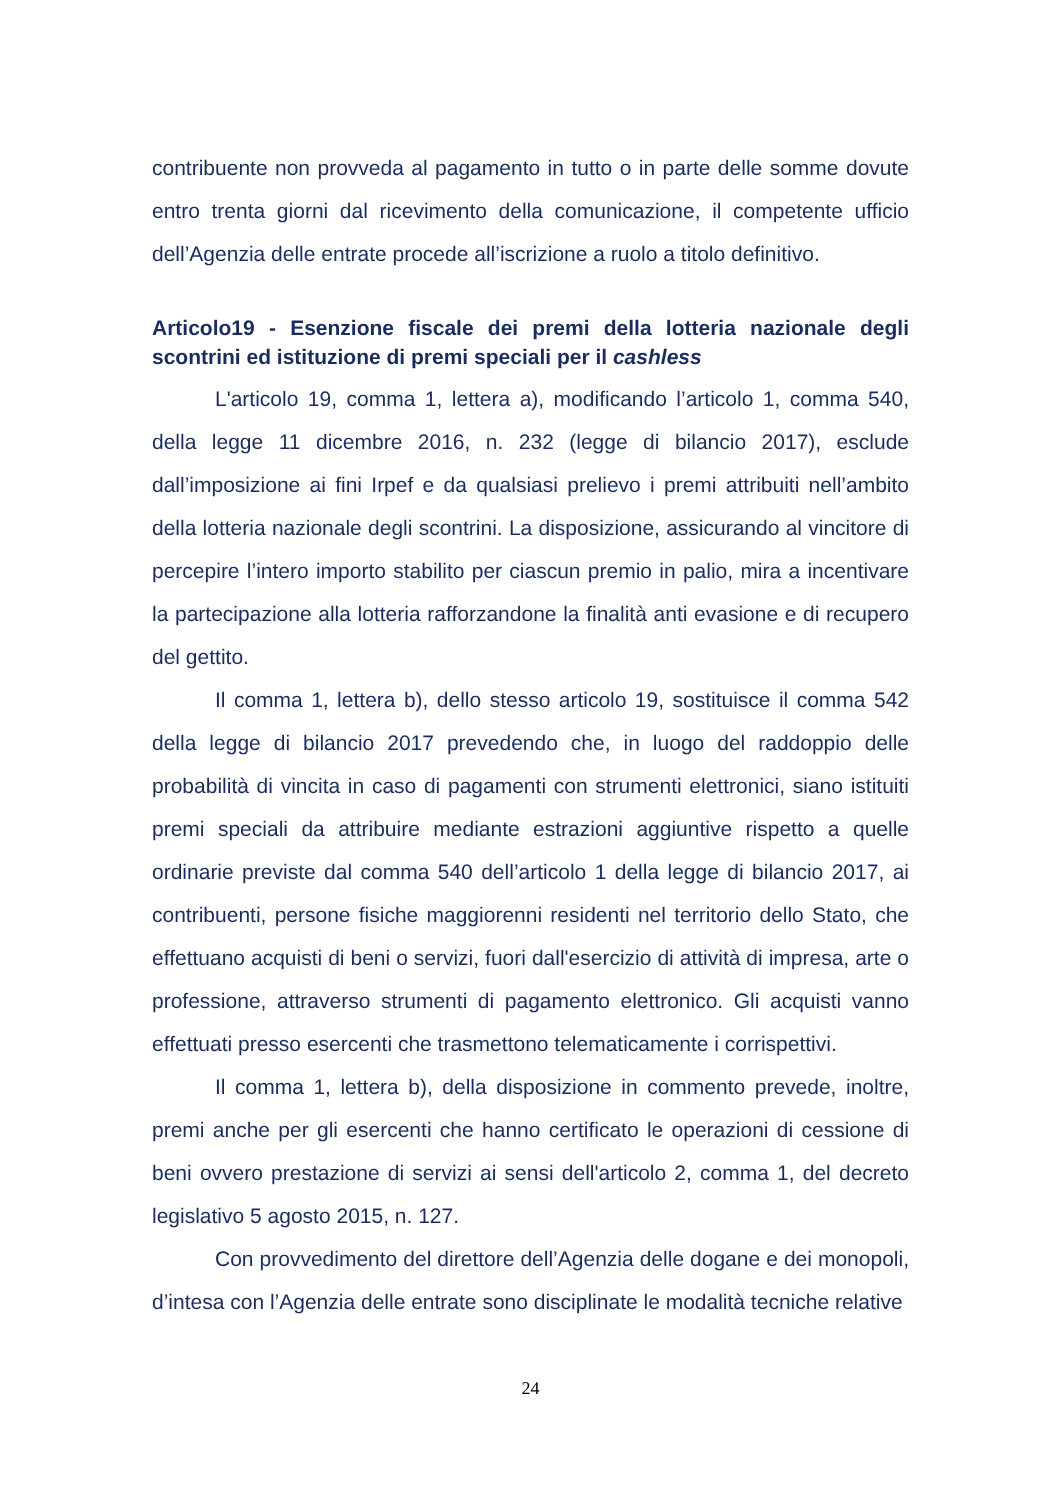contribuente non provveda al pagamento in tutto o in parte delle somme dovute entro trenta giorni dal ricevimento della comunicazione, il competente ufficio dell’Agenzia delle entrate procede all’iscrizione a ruolo a titolo definitivo.
Articolo19 - Esenzione fiscale dei premi della lotteria nazionale degli scontrini ed istituzione di premi speciali per il cashless
L'articolo 19, comma 1, lettera a), modificando l’articolo 1, comma 540, della legge 11 dicembre 2016, n. 232 (legge di bilancio 2017), esclude dall’imposizione ai fini Irpef e da qualsiasi prelievo i premi attribuiti nell’ambito della lotteria nazionale degli scontrini. La disposizione, assicurando al vincitore di percepire l’intero importo stabilito per ciascun premio in palio, mira a incentivare la partecipazione alla lotteria rafforzandone la finalità anti evasione e di recupero del gettito.
Il comma 1, lettera b), dello stesso articolo 19, sostituisce il comma 542 della legge di bilancio 2017 prevedendo che, in luogo del raddoppio delle probabilità di vincita in caso di pagamenti con strumenti elettronici, siano istituiti premi speciali da attribuire mediante estrazioni aggiuntive rispetto a quelle ordinarie previste dal comma 540 dell’articolo 1 della legge di bilancio 2017, ai contribuenti, persone fisiche maggiorenni residenti nel territorio dello Stato, che effettuano acquisti di beni o servizi, fuori dall'esercizio di attività di impresa, arte o professione, attraverso strumenti di pagamento elettronico. Gli acquisti vanno effettuati presso esercenti che trasmettono telematicamente i corrispettivi.
Il comma 1, lettera b), della disposizione in commento prevede, inoltre, premi anche per gli esercenti che hanno certificato le operazioni di cessione di beni ovvero prestazione di servizi ai sensi dell'articolo 2, comma 1, del decreto legislativo 5 agosto 2015, n. 127.
Con provvedimento del direttore dell’Agenzia delle dogane e dei monopoli, d’intesa con l’Agenzia delle entrate sono disciplinate le modalità tecniche relative
24